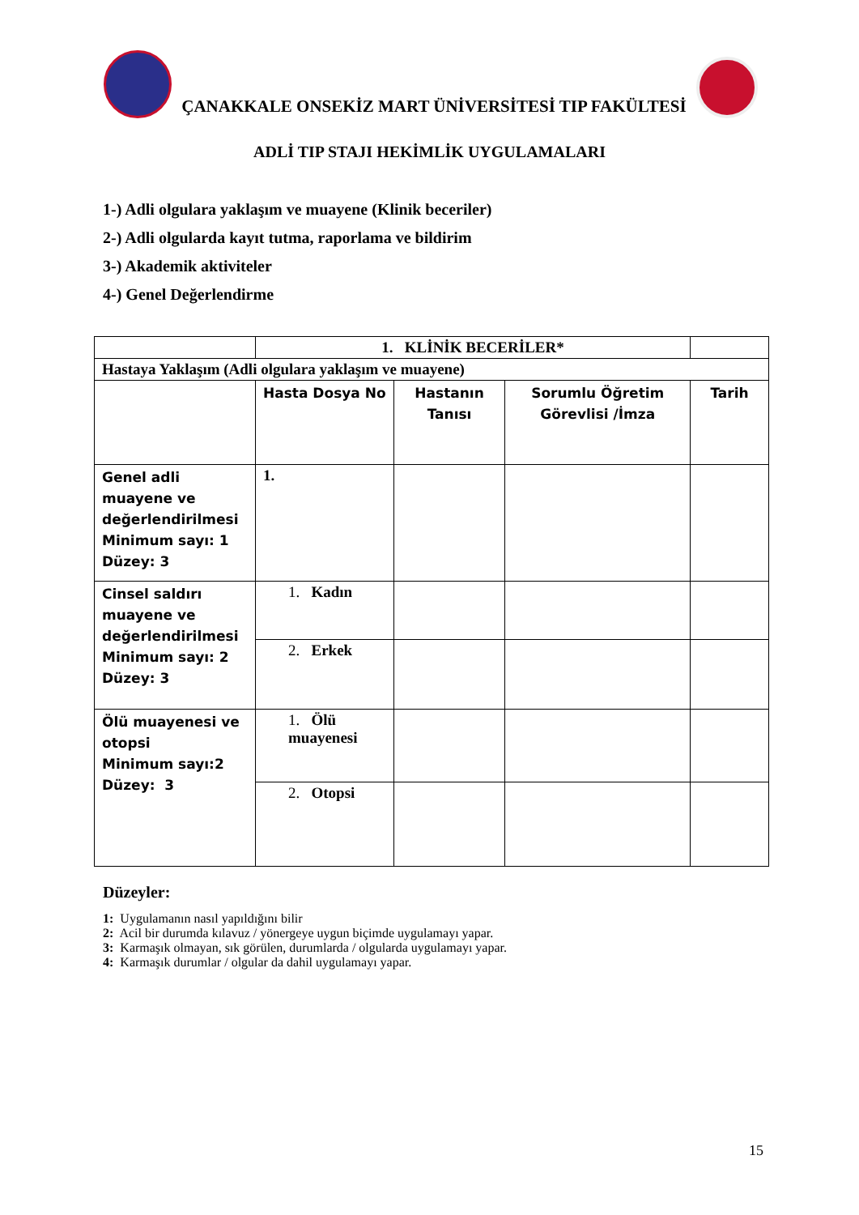ÇANAKKALE ONSEKİZ MART ÜNİVERSİTESİ TIP FAKÜLTESİ
ADLİ TIP STAJI HEKİMLİK UYGULAMALARI
1-) Adli olgulara yaklaşım ve muayene (Klinik beceriler)
2-) Adli olgularda kayıt tutma, raporlama ve bildirim
3-) Akademik aktiviteler
4-) Genel Değerlendirme
| | 1. KLİNİK BECERİLER* | | | |
| Hastaya Yaklaşım (Adli olgulara yaklaşım ve muayene) | | | | |
| | Hasta Dosya No | Hastanın Tanısı | Sorumlu Öğretim Görevlisi /İmza | Tarih |
| Genel adli muayene ve değerlendirilmesi Minimum sayı: 1 Düzey: 3 | 1. | | | |
| Cinsel saldırı muayene ve değerlendirilmesi Minimum sayı: 2 Düzey: 3 | 1. Kadın | | | |
| | 2. Erkek | | | |
| Ölü muayenesi ve otopsi Minimum sayı:2 Düzey: 3 | 1. Ölü muayenesi | | | |
| | 2. Otopsi | | | |
Düzeyler:
1: Uygulamanın nasıl yapıldığını bilir
2: Acil bir durumda kılavuz / yönergeye uygun biçimde uygulamayı yapar.
3: Karmaşık olmayan, sık görülen, durumlarda / olgularda uygulamayı yapar.
4: Karmaşık durumlar / olgular da dahil uygulamayı yapar.
15